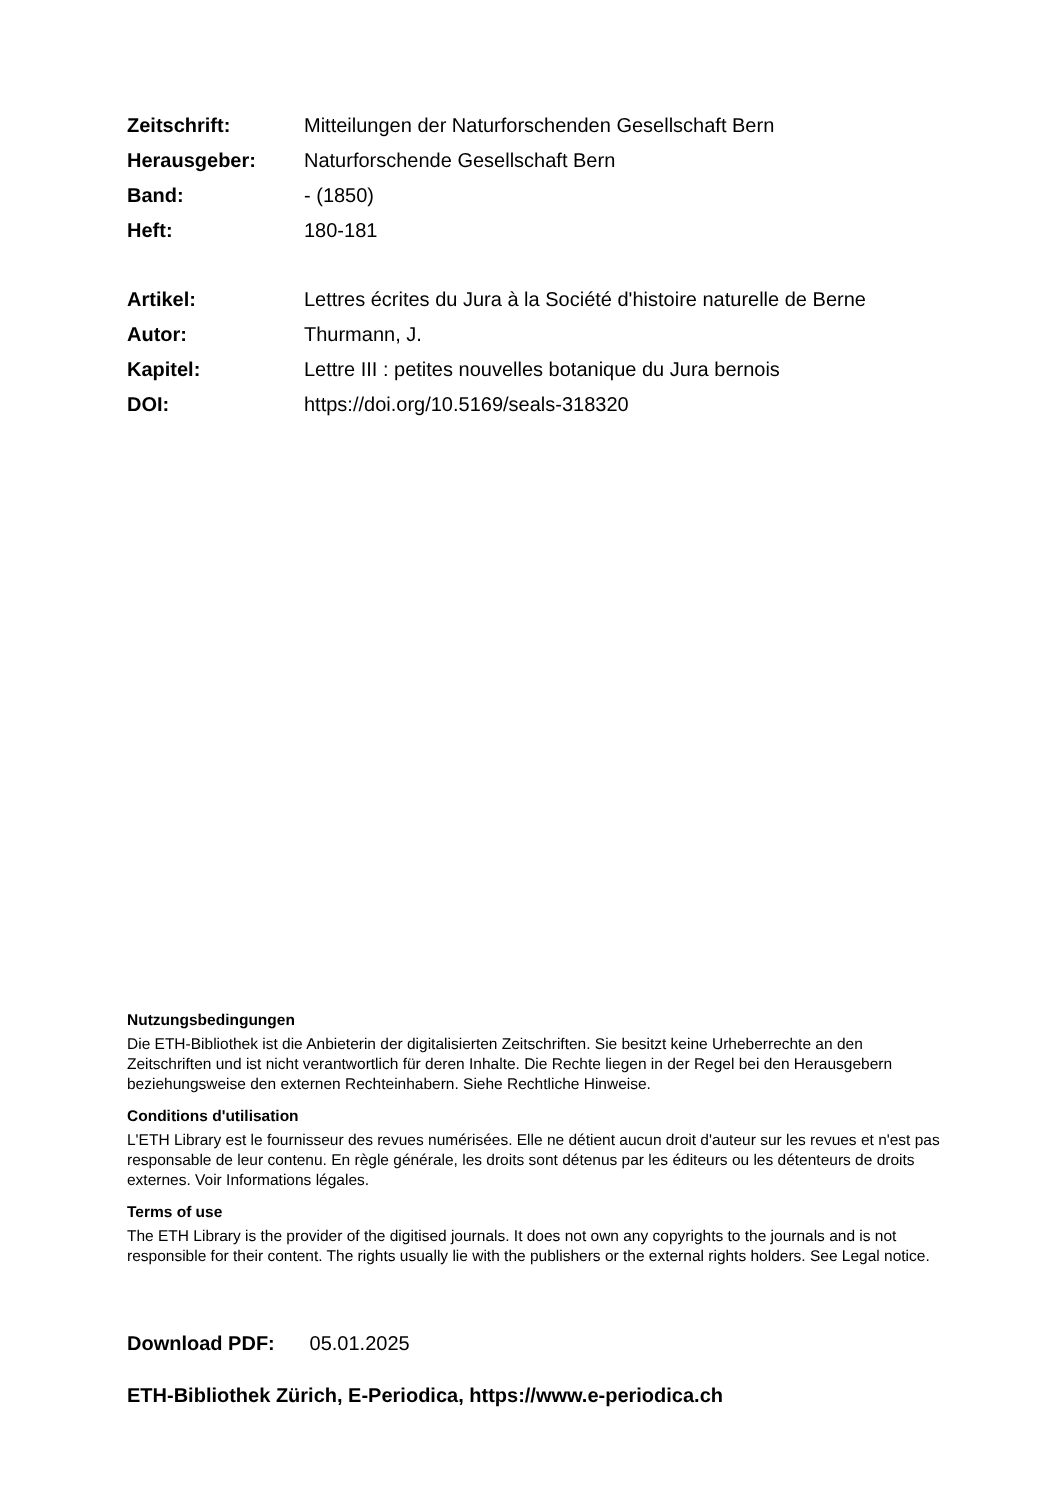| Zeitschrift: | Mitteilungen der Naturforschenden Gesellschaft Bern |
| Herausgeber: | Naturforschende Gesellschaft Bern |
| Band: | - (1850) |
| Heft: | 180-181 |
| Artikel: | Lettres écrites du Jura à la Société d'histoire naturelle de Berne |
| Autor: | Thurmann, J. |
| Kapitel: | Lettre III : petites nouvelles botanique du Jura bernois |
| DOI: | https://doi.org/10.5169/seals-318320 |
Nutzungsbedingungen
Die ETH-Bibliothek ist die Anbieterin der digitalisierten Zeitschriften. Sie besitzt keine Urheberrechte an den Zeitschriften und ist nicht verantwortlich für deren Inhalte. Die Rechte liegen in der Regel bei den Herausgebern beziehungsweise den externen Rechteinhabern. Siehe Rechtliche Hinweise.
Conditions d'utilisation
L'ETH Library est le fournisseur des revues numérisées. Elle ne détient aucun droit d'auteur sur les revues et n'est pas responsable de leur contenu. En règle générale, les droits sont détenus par les éditeurs ou les détenteurs de droits externes. Voir Informations légales.
Terms of use
The ETH Library is the provider of the digitised journals. It does not own any copyrights to the journals and is not responsible for their content. The rights usually lie with the publishers or the external rights holders. See Legal notice.
Download PDF: 05.01.2025
ETH-Bibliothek Zürich, E-Periodica, https://www.e-periodica.ch